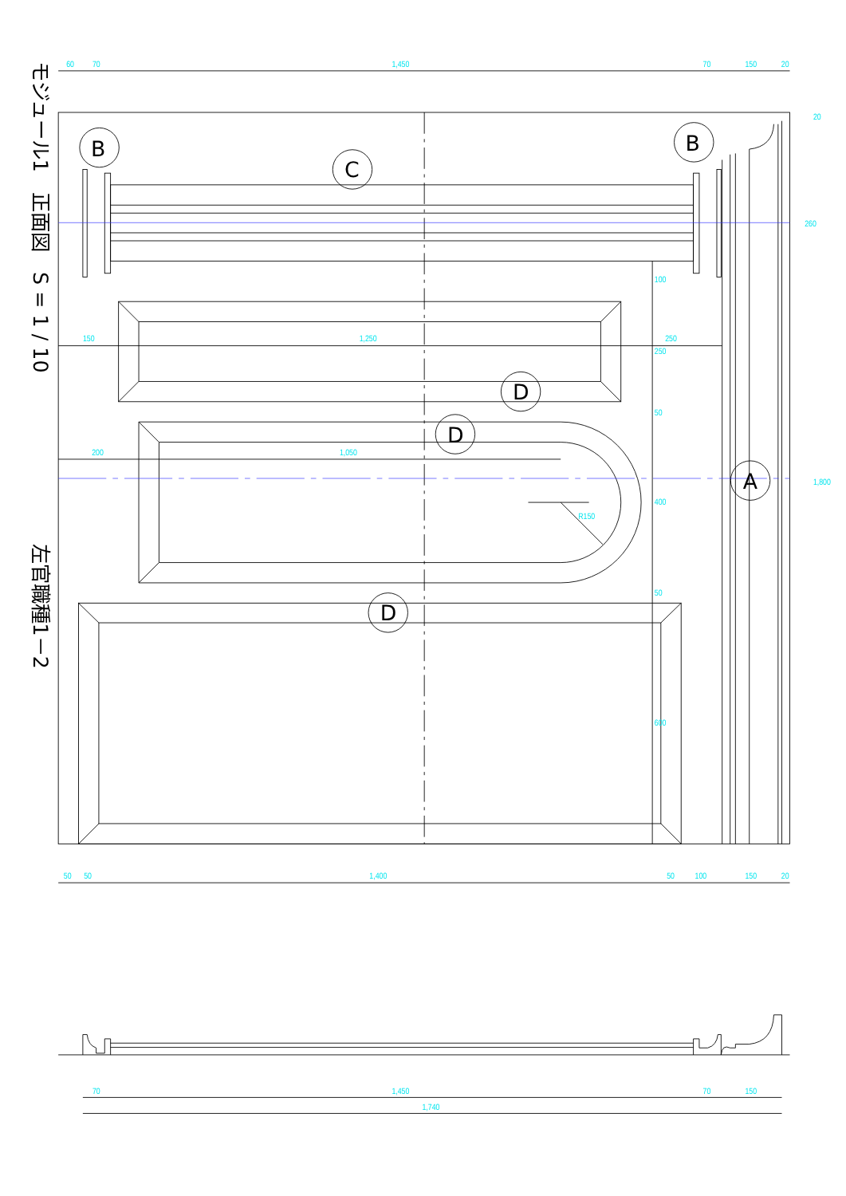60
70
1,450
70
150
20
B
B
C
D
D
A
D
150
1,250
250
200
1,050
R150
100
250
50
400
50
600
1,800
20
260
50
50
1,400
50
100
150
20
70
1,450
70
150
1,740
モジュール1　正面図　S = 1 / 10
左官職種1－2